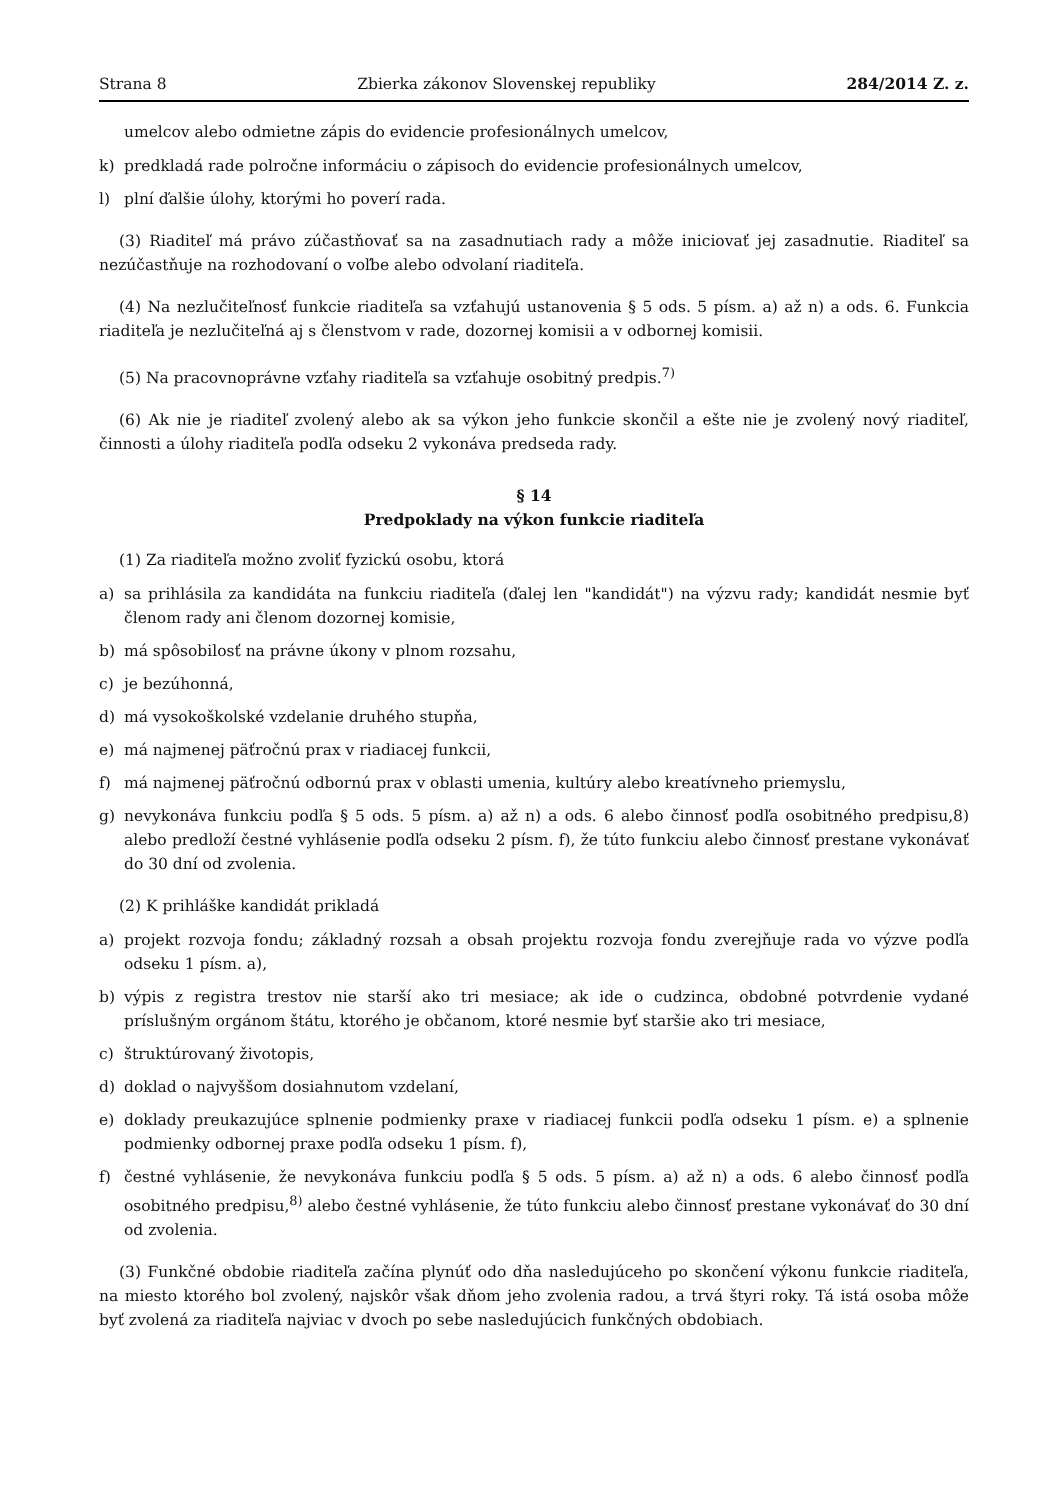Strana 8 Zbierka zákonov Slovenskej republiky 284/2014 Z. z.
umelcov alebo odmietne zápis do evidencie profesionálnych umelcov,
k) predkladá rade polročne informáciu o zápisoch do evidencie profesionálnych umelcov,
l) plní ďalšie úlohy, ktorými ho poverí rada.
(3) Riaditeľ má právo zúčastňovať sa na zasadnutiach rady a môže iniciovať jej zasadnutie. Riaditeľ sa nezúčastňuje na rozhodovaní o voľbe alebo odvolaní riaditeľa.
(4) Na nezlučiteľnosť funkcie riaditeľa sa vzťahujú ustanovenia § 5 ods. 5 písm. a) až n) a ods. 6. Funkcia riaditeľa je nezlučiteľná aj s členstvom v rade, dozornej komisii a v odbornej komisii.
(5) Na pracovnoprávne vzťahy riaditeľa sa vzťahuje osobitný predpis.<sup>7)</sup>
(6) Ak nie je riaditeľ zvolený alebo ak sa výkon jeho funkcie skončil a ešte nie je zvolený nový riaditeľ, činnosti a úlohy riaditeľa podľa odseku 2 vykonáva predseda rady.
§ 14
Predpoklady na výkon funkcie riaditeľa
(1) Za riaditeľa možno zvoliť fyzickú osobu, ktorá
a) sa prihlásila za kandidáta na funkciu riaditeľa (ďalej len "kandidát") na výzvu rady; kandidát nesmie byť členom rady ani členom dozornej komisie,
b) má spôsobilosť na právne úkony v plnom rozsahu,
c) je bezúhonná,
d) má vysokoškolské vzdelanie druhého stupňa,
e) má najmenej päťročnú prax v riadiacej funkcii,
f) má najmenej päťročnú odbornú prax v oblasti umenia, kultúry alebo kreatívneho priemyslu,
g) nevykonáva funkciu podľa § 5 ods. 5 písm. a) až n) a ods. 6 alebo činnosť podľa osobitného predpisu,8) alebo predloží čestné vyhlásenie podľa odseku 2 písm. f), že túto funkciu alebo činnosť prestane vykonávať do 30 dní od zvolenia.
(2) K prihláške kandidát prikladá
a) projekt rozvoja fondu; základný rozsah a obsah projektu rozvoja fondu zverejňuje rada vo výzve podľa odseku 1 písm. a),
b) výpis z registra trestov nie starší ako tri mesiace; ak ide o cudzinca, obdobné potvrdenie vydané príslušným orgánom štátu, ktorého je občanom, ktoré nesmie byť staršie ako tri mesiace,
c) štruktúrovaný životopis,
d) doklad o najvyššom dosiahnutom vzdelaní,
e) doklady preukazujúce splnenie podmienky praxe v riadiacej funkcii podľa odseku 1 písm. e) a splnenie podmienky odbornej praxe podľa odseku 1 písm. f),
f) čestné vyhlásenie, že nevykonáva funkciu podľa § 5 ods. 5 písm. a) až n) a ods. 6 alebo činnosť podľa osobitného predpisu,<sup>8)</sup> alebo čestné vyhlásenie, že túto funkciu alebo činnosť prestane vykonávať do 30 dní od zvolenia.
(3) Funkčné obdobie riaditeľa začína plynúť odo dňa nasledujúceho po skončení výkonu funkcie riaditeľa, na miesto ktorého bol zvolený, najskôr však dňom jeho zvolenia radou, a trvá štyri roky. Tá istá osoba môže byť zvolená za riaditeľa najviac v dvoch po sebe nasledujúcich funkčných obdobiach.